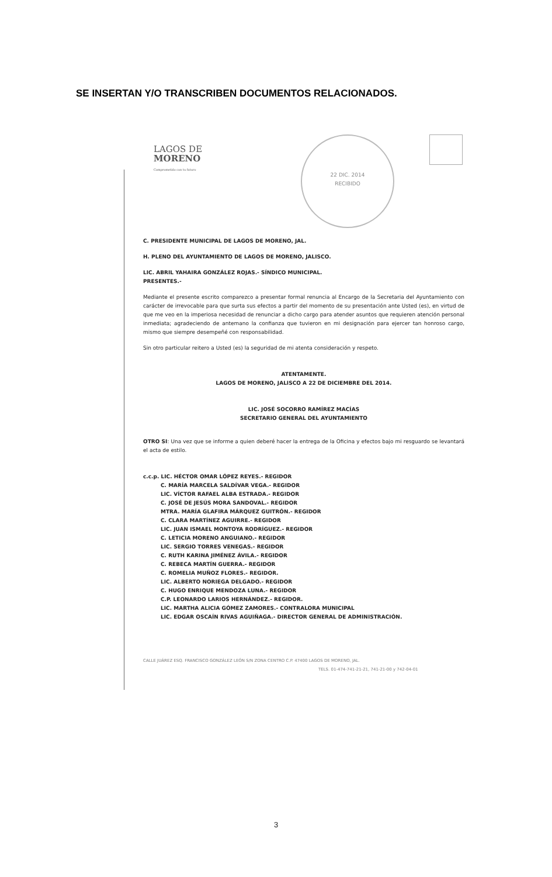SE INSERTAN Y/O TRANSCRIBEN DOCUMENTOS RELACIONADOS.
LAGOS DE
MORENO
Comprometido con tu futuro
22 DIC. 2014
RECIBIDO
C. PRESIDENTE MUNICIPAL DE LAGOS DE MORENO, JAL.
H. PLENO DEL AYUNTAMIENTO DE LAGOS DE MORENO, JALISCO.
LIC. ABRIL YAHAIRA GONZÁLEZ ROJAS.- SÍNDICO MUNICIPAL.
PRESENTES.-
Mediante el presente escrito comparezco a presentar formal renuncia al Encargo de la Secretaria del Ayuntamiento con carácter de irrevocable para que surta sus efectos a partir del momento de su presentación ante Usted (es), en virtud de que me veo en la imperiosa necesidad de renunciar a dicho cargo para atender asuntos que requieren atención personal inmediata; agradeciendo de antemano la confianza que tuvieron en mi designación para ejercer tan honroso cargo, mismo que siempre desempeñé con responsabilidad.
Sin otro particular reitero a Usted (es) la seguridad de mi atenta consideración y respeto.
ATENTAMENTE.
LAGOS DE MORENO, JALISCO A 22 DE DICIEMBRE DEL 2014.
LIC. JOSÉ SOCORRO RAMÍREZ MACÍAS
SECRETARIO GENERAL DEL AYUNTAMIENTO
OTRO SI: Una vez que se informe a quien deberé hacer la entrega de la Oficina y efectos bajo mi resguardo se levantará el acta de estilo.
c.c.p. LIC. HÉCTOR OMAR LÓPEZ REYES.- REGIDOR
C. MARÍA MARCELA SALDÍVAR VEGA.- REGIDOR
LIC. VÍCTOR RAFAEL ALBA ESTRADA.- REGIDOR
C. JOSÉ DE JESÚS MORA SANDOVAL.- REGIDOR
MTRA. MARÍA GLAFIRA MÁRQUEZ GUITRÓN.- REGIDOR
C. CLARA MARTÍNEZ AGUIRRE.- REGIDOR
LIC. JUAN ISMAEL MONTOYA RODRÍGUEZ.- REGIDOR
C. LETICIA MORENO ANGUIANO.- REGIDOR
LIC. SERGIO TORRES VENEGAS.- REGIDOR
C. RUTH KARINA JIMÉNEZ ÁVILA.- REGIDOR
C. REBECA MARTÍN GUERRA.- REGIDOR
C. ROMELIA MUÑOZ FLORES.- REGIDOR.
LIC. ALBERTO NORIEGA DELGADO.- REGIDOR
C. HUGO ENRIQUE MENDOZA LUNA.- REGIDOR
C.P. LEONARDO LARIOS HERNÁNDEZ.- REGIDOR.
LIC. MARTHA ALICIA GÓMEZ ZAMORES.- CONTRALORA MUNICIPAL
LIC. EDGAR OSCAÍN RIVAS AGUIÑAGA.- DIRECTOR GENERAL DE ADMINISTRACIÓN.
CALLE JUÁREZ ESQ. FRANCISCO GONZÁLEZ LEÓN S/N ZONA CENTRO C.P. 47400 LAGOS DE MORENO, JAL.
TELS. 01-474-741-21-21, 741-21-00 y 742-04-01
3